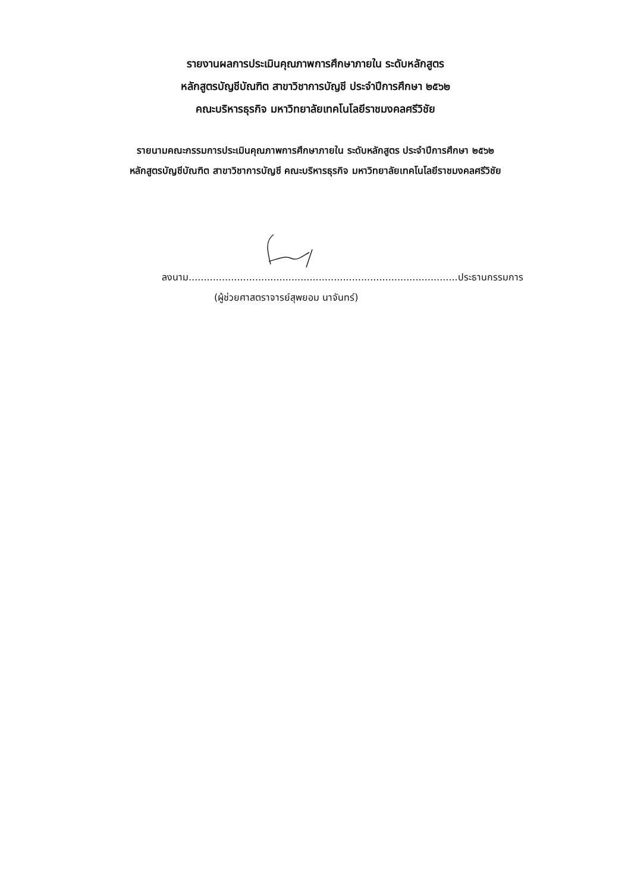รายงานผลการประเมินคุณภาพการศึกษาภายใน ระดับหลักสูตร
หลักสูตรบัญชีบัณฑิต สาขาวิชาการบัญชี ประจำปีการศึกษา ๒๕๖๒
คณะบริหารธุรกิจ มหาวิทยาลัยเทคโนโลยีราชมงคลศรีวิชัย
รายนามคณะกรรมการประเมินคุณภาพการศึกษาภายใน ระดับหลักสูตร ประจำปีการศึกษา ๒๕๖๒
หลักสูตรบัญชีบัณฑิต สาขาวิชาการบัญชี คณะบริหารธุรกิจ มหาวิทยาลัยเทคโนโลยีราชมงคลศรีวิชัย
ลงนาม.........................................................................................ประธานกรรมการ
(ผู้ช่วยศาสตราจารย์สุพยอม นาจันทร์)